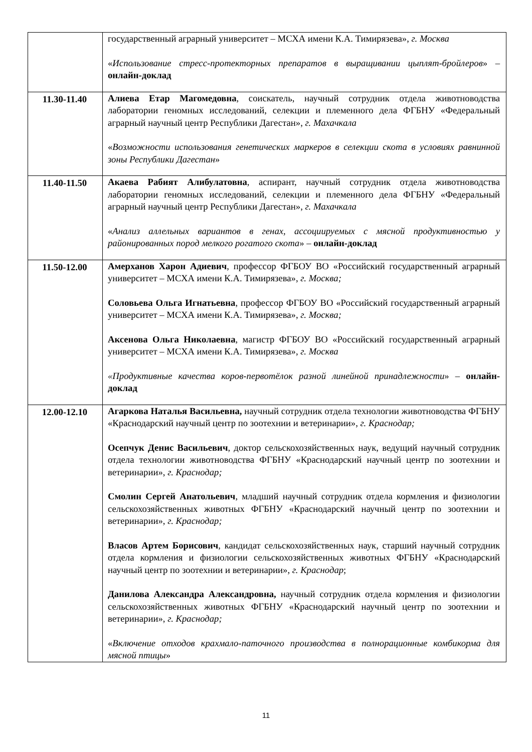| | государственный аграрный университет – МСХА имени К.А. Тимирязева», г. Москва « Использование стресс-протекторных препаратов в выращивании цыплят-бройлеров » – онлайн-доклад |
| 11.30-11.40 | Алиева Етар Магомедовна , соискатель, научный сотрудник отдела животноводства лаборатории геномных исследований, селекции и племенного дела ФГБНУ «Федеральный аграрный научный центр Республики Дагестан», г. Махачкала « Возможности использования генетических маркеров в селекции скота в условиях равнинной зоны Республики Дагестан » |
| 11.40-11.50 | Акаева Рабият Алибулатовна , аспирант, научный сотрудник отдела животноводства лаборатории геномных исследований, селекции и племенного дела ФГБНУ «Федеральный аграрный научный центр Республики Дагестан», г. Махачкала « Анализ аллельных вариантов в генах, ассоциируемых с мясной продуктивностью у районированных пород мелкого рогатого скота » – онлайн-доклад |
| 11.50-12.00 | Амерханов Харон Адиевич , профессор ФГБОУ ВО «Российский государственный аграрный университет – МСХА имени К.А. Тимирязева», г. Москва; Соловьева Ольга Игнатьевна , профессор ФГБОУ ВО «Российский государственный аграрный университет – МСХА имени К.А. Тимирязева», г. Москва; Аксенова Ольга Николаевна , магистр ФГБОУ ВО «Российский государственный аграрный университет – МСХА имени К.А. Тимирязева», г. Москва «Продуктивные качества коров-первотёлок разной линейной принадлежности » – онлайн-доклад |
| 12.00-12.10 | Агаркова Наталья Васильевна, научный сотрудник отдела технологии животноводства ФГБНУ «Краснодарский научный центр по зоотехнии и ветеринарии», г. Краснодар; Осепчук Денис Васильевич , доктор сельскохозяйственных наук, ведущий научный сотрудник отдела технологии животноводства ФГБНУ «Краснодарский научный центр по зоотехнии и ветеринарии», г. Краснодар; Смолин Сергей Анатольевич , младший научный сотрудник отдела кормления и физиологии сельскохозяйственных животных ФГБНУ «Краснодарский научный центр по зоотехнии и ветеринарии», г. Краснодар; Власов Артем Борисович , кандидат сельскохозяйственных наук, старший научный сотрудник отдела кормления и физиологии сельскохозяйственных животных ФГБНУ «Краснодарский научный центр по зоотехнии и ветеринарии», г. Краснодар ; Данилова Александра Александровна, научный сотрудник отдела кормления и физиологии сельскохозяйственных животных ФГБНУ «Краснодарский научный центр по зоотехнии и ветеринарии», г. Краснодар; « Включение отходов крахмало-паточного производства в полнорационные комбикорма для мясной птицы » |
11